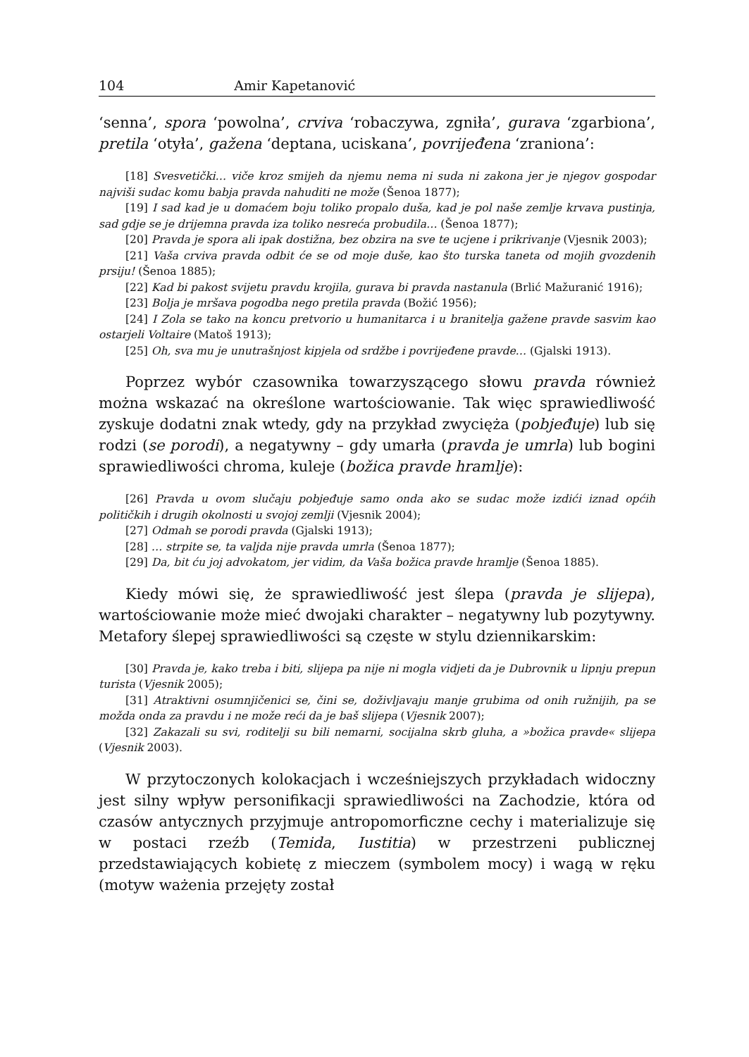104 Amir Kapetanović
‘senna’, spora ‘powolna’, crviva ‘robaczywa, zgniła’, gurava ‘zgarbiona’, pretila ‘otyła’, gažena ‘deptana, uciskana’, povrijeđena ‘zraniona’:
[18] Svesvetički… viče kroz smijeh da njemu nema ni suda ni zakona jer je njegov gospodar najviši sudac komu babja pravda nahuditi ne može (Šenoa 1877);
[19] I sad kad je u domaćem boju toliko propalo duša, kad je pol naše zemlje krvava pustinja, sad gdje se je drijemna pravda iza toliko nesreća probudila… (Šenoa 1877);
[20] Pravda je spora ali ipak dostižna, bez obzira na sve te ucjene i prikrivanje (Vjesnik 2003);
[21] Vaša crviva pravda odbit će se od moje duše, kao što turska taneta od mojih gvozdenih prsiju! (Šenoa 1885);
[22] Kad bi pakost svijetu pravdu krojila, gurava bi pravda nastanula (Brlić Mažuranić 1916);
[23] Bolja je mršava pogodba nego pretila pravda (Božić 1956);
[24] I Zola se tako na koncu pretvorio u humanitarca i u branitelja gažene pravde sasvim kao ostarjeli Voltaire (Matoš 1913);
[25] Oh, sva mu je unutrašnjost kipjela od srdžbe i povrijeđene pravde… (Gjalski 1913).
Poprzez wybór czasownika towarzyszącego słowu pravda również można wskazać na określone wartościowanie. Tak więc sprawiedliwość zyskuje dodatni znak wtedy, gdy na przykład zwycięża (pobjeđuje) lub się rodzi (se porodi), a negatywny – gdy umarła (pravda je umrla) lub bogini sprawiedliwości chroma, kuleje (božica pravde hramlje):
[26] Pravda u ovom slučaju pobjeđuje samo onda ako se sudac može izdići iznad općih političkih i drugih okolnosti u svojoj zemlji (Vjesnik 2004);
[27] Odmah se porodi pravda (Gjalski 1913);
[28] … strpite se, ta valjda nije pravda umrla (Šenoa 1877);
[29] Da, bit ću joj advokatom, jer vidim, da Vaša božica pravde hramlje (Šenoa 1885).
Kiedy mówi się, że sprawiedliwość jest ślepa (pravda je slijepa), wartościowanie może mieć dwojaki charakter – negatywny lub pozytywny. Metafory ślepej sprawiedliwości są częste w stylu dziennikarskim:
[30] Pravda je, kako treba i biti, slijepa pa nije ni mogla vidjeti da je Dubrovnik u lipnju prepun turista (Vjesnik 2005);
[31] Atraktivni osumnjičenici se, čini se, doživljavaju manje grubima od onih ružnijih, pa se možda onda za pravdu i ne može reći da je baš slijepa (Vjesnik 2007);
[32] Zakazali su svi, roditelji su bili nemarni, socijalna skrb gluha, a »božica pravde« slijepa (Vjesnik 2003).
W przytoczonych kolokacjach i wcześniejszych przykładach widoczny jest silny wpływ personifikacji sprawiedliwości na Zachodzie, która od czasów antycznych przyjmuje antropomorficzne cechy i materializuje się w postaci rzeźb (Temida, Iustitia) w przestrzeni publicznej przedstawiających kobietę z mieczem (symbolem mocy) i wagą w ręku (motyw ważenia przejęty został